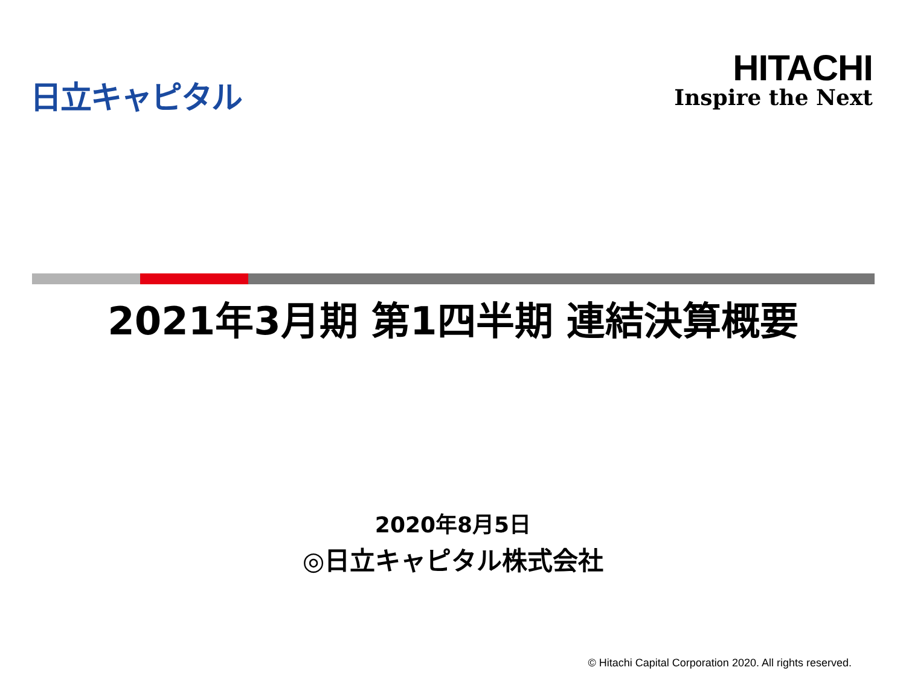日立キャピタル
HITACHI
Inspire the Next
2021年3月期 第1四半期 連結決算概要
2020年8月5日
◎日立キャピタル株式会社
© Hitachi Capital Corporation 2020. All rights reserved.